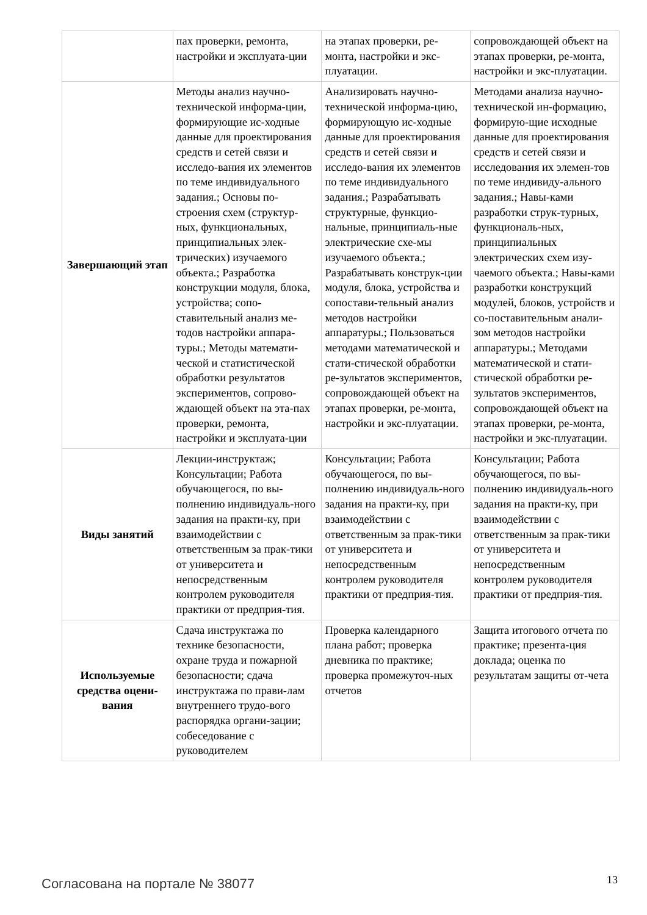| | пах проверки, ремонта, настройки и эксплуата-ции | на этапах проверки, ре-монта, настройки и экс-плуатации. | сопровождающей объект на этапах проверки, ре-монта, настройки и экс-плуатации. |
| Завершающий этап | Методы анализ научно-технической информа-ции, формирующие ис-ходные данные для проектирования средств и сетей связи и исследо-вания их элементов по теме индивидуального задания.; Основы по-строения схем (структур-ных, функциональных, принципиальных элек-трических) изучаемого объекта.; Разработка конструкции модуля, блока, устройства; сопо-ставительный анализ ме-тодов настройки аппара-туры.; Методы математи-ческой и статистической обработки результатов экспериментов, сопрово-ждающей объект на эта-пах проверки, ремонта, настройки и эксплуата-ции | Анализировать научно-технической информа-цию, формирующую ис-ходные данные для проектирования средств и сетей связи и исследо-вания их элементов по теме индивидуального задания.; Разрабатывать структурные, функцио-нальные, принципиаль-ные электрические схе-мы изучаемого объекта.; Разрабатывать конструк-ции модуля, блока, устройства и сопостави-тельный анализ методов настройки аппаратуры.; Пользоваться методами математической и стати-стической обработки ре-зультатов экспериментов, сопровождающей объект на этапах проверки, ре-монта, настройки и экс-плуатации. | Методами анализа научно-технической ин-формацию, формирую-щие исходные данные для проектирования средств и сетей связи и исследования их элемен-тов по теме индивиду-ального задания.; Навы-ками разработки струк-турных, функциональ-ных, принципиальных электрических схем изу-чаемого объекта.; Навы-ками разработки конструкций модулей, блоков, устройств и со-поставительным анали-зом методов настройки аппаратуры.; Методами математической и стати-стической обработки ре-зультатов экспериментов, сопровождающей объект на этапах проверки, ре-монта, настройки и экс-плуатации. |
| Виды занятий | Лекции-инструктаж; Консультации; Работа обучающегося, по вы-полнению индивидуаль-ного задания на практи-ку, при взаимодействии с ответственным за прак-тики от университета и непосредственным контролем руководителя практики от предприя-тия. | Консультации; Работа обучающегося, по вы-полнению индивидуаль-ного задания на практи-ку, при взаимодействии с ответственным за прак-тики от университета и непосредственным контролем руководителя практики от предприя-тия. | Консультации; Работа обучающегося, по вы-полнению индивидуаль-ного задания на практи-ку, при взаимодействии с ответственным за прак-тики от университета и непосредственным контролем руководителя практики от предприя-тия. |
| Используемые средства оцени-вания | Сдача инструктажа по технике безопасности, охране труда и пожарной безопасности; сдача инструктажа по прави-лам внутреннего трудо-вого распорядка органи-зации; собеседование с руководителем | Проверка календарного плана работ; проверка дневника по практике; проверка промежуточ-ных отчетов | Защита итогового отчета по практике; презента-ция доклада; оценка по результатам защиты от-чета |
Согласована на портале № 38077 13